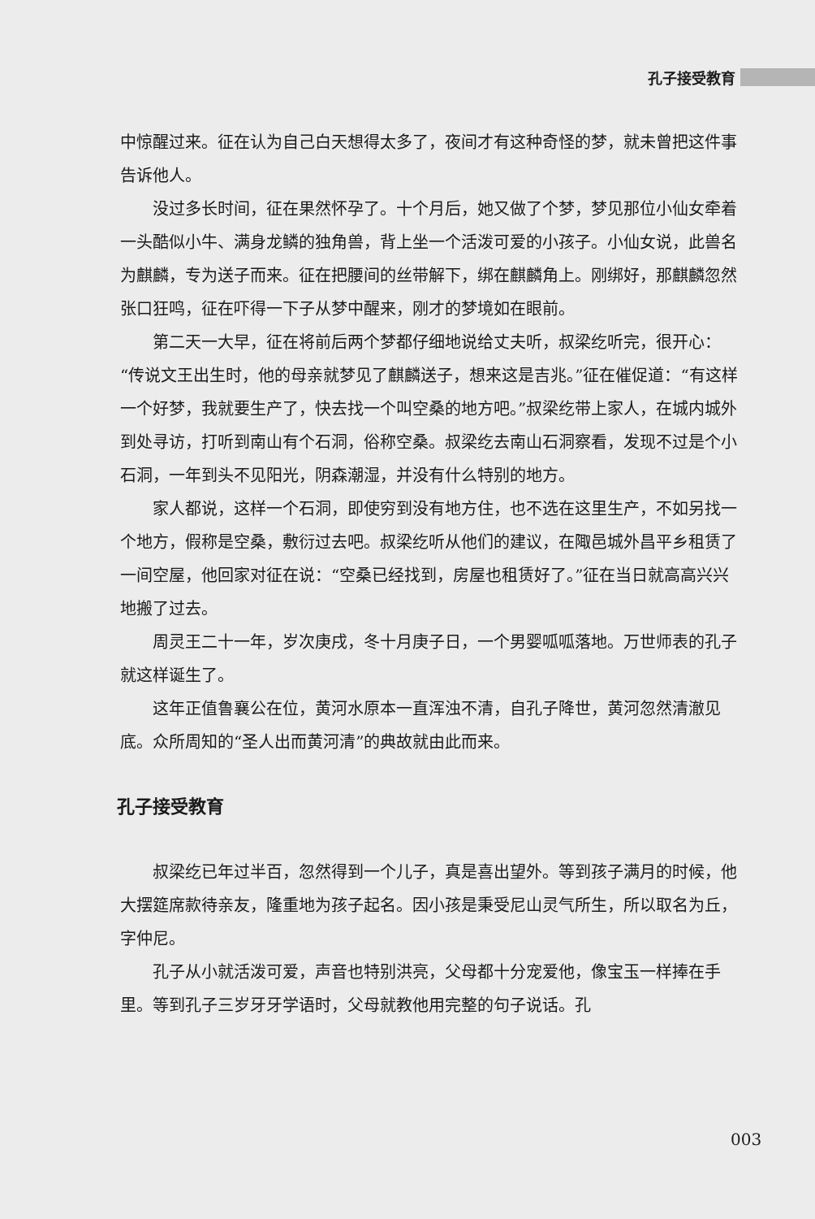孔子接受教育
中惊醒过来。征在认为自己白天想得太多了，夜间才有这种奇怪的梦，就未曾把这件事告诉他人。
没过多长时间，征在果然怀孕了。十个月后，她又做了个梦，梦见那位小仙女牵着一头酷似小牛、满身龙鳞的独角兽，背上坐一个活泼可爱的小孩子。小仙女说，此兽名为麒麟，专为送子而来。征在把腰间的丝带解下，绑在麒麟角上。刚绑好，那麒麟忽然张口狂鸣，征在吓得一下子从梦中醒来，刚才的梦境如在眼前。
第二天一大早，征在将前后两个梦都仔细地说给丈夫听，叔梁纥听完，很开心：“传说文王出生时，他的母亲就梦见了麒麟送子，想来这是吉兆。”征在催促道：“有这样一个好梦，我就要生产了，快去找一个叫空桑的地方吧。”叔梁纥带上家人，在城内城外到处寻访，打听到南山有个石洞，俗称空桑。叔梁纥去南山石洞察看，发现不过是个小石洞，一年到头不见阳光，阴森潮湿，并没有什么特别的地方。
家人都说，这样一个石洞，即使穷到没有地方住，也不选在这里生产，不如另找一个地方，假称是空桑，敷衍过去吧。叔梁纥听从他们的建议，在陬邑城外昌平乡租赁了一间空屋，他回家对征在说：“空桑已经找到，房屋也租赁好了。”征在当日就高高兴兴地搬了过去。
周灵王二十一年，岁次庚戌，冬十月庚子日，一个男婴呱呱落地。万世师表的孔子就这样诞生了。
这年正值鲁襄公在位，黄河水原本一直浑浊不清，自孔子降世，黄河忽然清澈见底。众所周知的“圣人出而黄河清”的典故就由此而来。
孔子接受教育
叔梁纥已年过半百，忽然得到一个儿子，真是喜出望外。等到孩子满月的时候，他大摆筵席款待亲友，隆重地为孩子起名。因小孩是秉受尼山灵气所生，所以取名为丘，字仲尼。
孔子从小就活泼可爱，声音也特别洪亮，父母都十分宠爱他，像宝玉一样捧在手里。等到孔子三岁牙牙学语时，父母就教他用完整的句子说话。孔
003